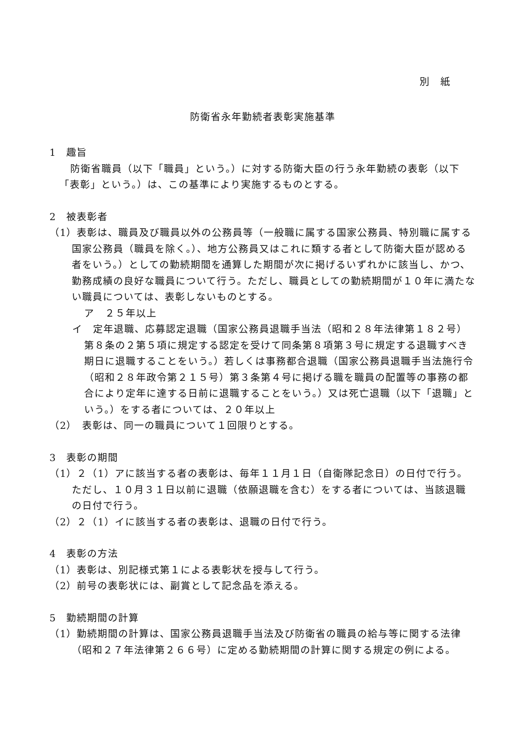別　紙
防衛省永年勤続者表彰実施基準
1　趣旨
防衛省職員（以下「職員」という。）に対する防衛大臣の行う永年勤続の表彰（以下「表彰」という。）は、この基準により実施するものとする。
2　被表彰者
（1）表彰は、職員及び職員以外の公務員等（一般職に属する国家公務員、特別職に属する国家公務員（職員を除く。）、地方公務員又はこれに類する者として防衛大臣が認める者をいう。）としての勤続期間を通算した期間が次に掲げるいずれかに該当し、かつ、勤務成績の良好な職員について行う。ただし、職員としての勤続期間が１０年に満たない職員については、表彰しないものとする。
ア　２５年以上
イ　定年退職、応募認定退職（国家公務員退職手当法（昭和２８年法律第１８２号）第８条の２第５項に規定する認定を受けて同条第８項第３号に規定する退職すべき期日に退職することをいう。）若しくは事務都合退職（国家公務員退職手当法施行令（昭和２８年政令第２１５号）第３条第４号に掲げる職を職員の配置等の事務の都合により定年に達する日前に退職することをいう。）又は死亡退職（以下「退職」という。）をする者については、２０年以上
（2）　表彰は、同一の職員について１回限りとする。
3　表彰の期間
（1）２（1）アに該当する者の表彰は、毎年１１月１日（自衛隊記念日）の日付で行う。ただし、１０月３１日以前に退職（依願退職を含む）をする者については、当該退職の日付で行う。
（2）２（1）イに該当する者の表彰は、退職の日付で行う。
4　表彰の方法
（1）表彰は、別記様式第１による表彰状を授与して行う。
（2）前号の表彰状には、副賞として記念品を添える。
5　勤続期間の計算
（1）勤続期間の計算は、国家公務員退職手当法及び防衛省の職員の給与等に関する法律（昭和２７年法律第２６６号）に定める勤続期間の計算に関する規定の例による。